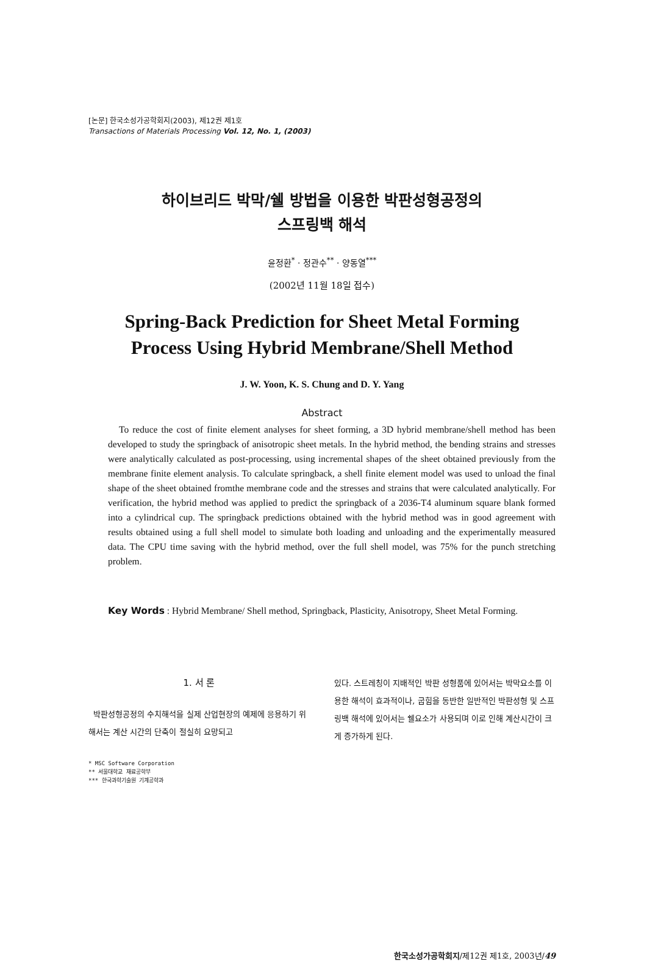[논문] 한국소성가공학회지(2003), 제12권 제1호
Transactions of Materials Processing Vol. 12, No. 1, (2003)
하이브리드 박막/쉘 방법을 이용한 박판성형공정의
스프링백 해석
윤정환<sup>*</sup> · 정관수<sup>**</sup> · 양동열<sup>***</sup>
(2002년 11월 18일 접수)
Spring-Back Prediction for Sheet Metal Forming
Process Using Hybrid Membrane/Shell Method
J. W. Yoon, K. S. Chung and D. Y. Yang
Abstract
To reduce the cost of finite element analyses for sheet forming, a 3D hybrid membrane/shell method has been developed to study the springback of anisotropic sheet metals. In the hybrid method, the bending strains and stresses were analytically calculated as post-processing, using incremental shapes of the sheet obtained previously from the membrane finite element analysis. To calculate springback, a shell finite element model was used to unload the final shape of the sheet obtained fromthe membrane code and the stresses and strains that were calculated analytically. For verification, the hybrid method was applied to predict the springback of a 2036-T4 aluminum square blank formed into a cylindrical cup. The springback predictions obtained with the hybrid method was in good agreement with results obtained using a full shell model to simulate both loading and unloading and the experimentally measured data. The CPU time saving with the hybrid method, over the full shell model, was 75% for the punch stretching problem.
Key Words : Hybrid Membrane/ Shell method, Springback, Plasticity, Anisotropy, Sheet Metal Forming.
1. 서 론
박판성형공정의 수치해석을 실제 산업현장의 예제에 응용하기 위해서는 계산 시간의 단축이 절실히 요망되고
* MSC Software Corporation
** 서울대학교 재료공학부
*** 한국과학기술원 기계공학과
있다. 스트레칭이 지배적인 박판 성형품에 있어서는 박막요소를 이용한 해석이 효과적이나, 굽힘을 동반한 일반적인 박판성형 및 스프링백 해석에 있어서는 쉘요소가 사용되며 이로 인해 계산시간이 크게 증가하게 된다.
한국소성가공학회지/제12권 제1호, 2003년/49